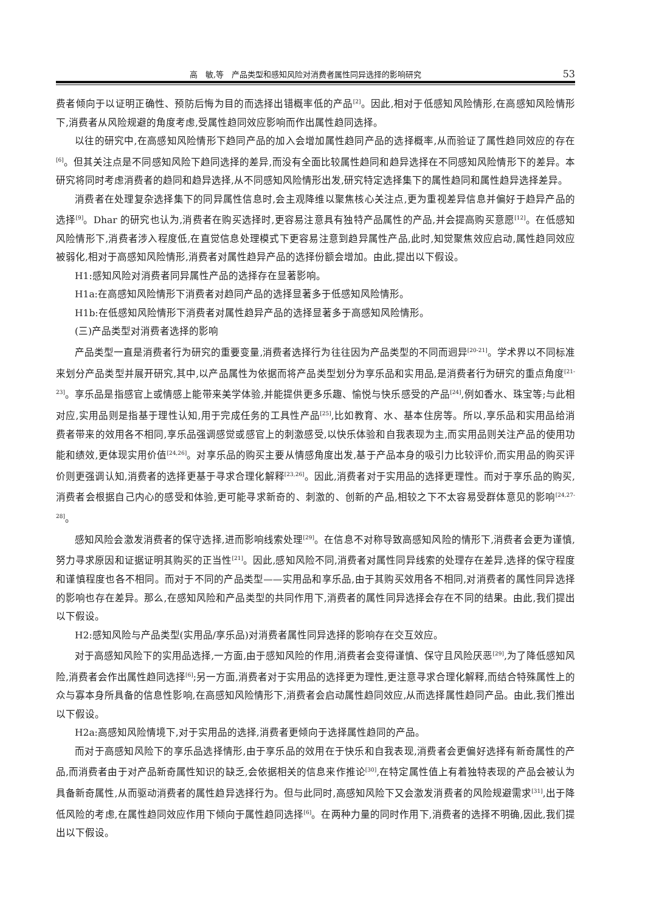高　敏,等　产品类型和感知风险对消费者属性同异选择的影响研究 53
费者倾向于以证明正确性、预防后悔为目的而选择出错概率低的产品<sup>[2]</sup>。因此,相对于低感知风险情形,在高感知风险情形下,消费者从风险规避的角度考虑,受属性趋同效应影响而作出属性趋同选择。
以往的研究中,在高感知风险情形下趋同产品的加入会增加属性趋同产品的选择概率,从而验证了属性趋同效应的存在<sup>[6]</sup>。但其关注点是不同感知风险下趋同选择的差异,而没有全面比较属性趋同和趋异选择在不同感知风险情形下的差异。本研究将同时考虑消费者的趋同和趋异选择,从不同感知风险情形出发,研究特定选择集下的属性趋同和属性趋异选择差异。
消费者在处理复杂选择集下的同异属性信息时,会主观降维以聚焦核心关注点,更为重视差异信息并偏好于趋异产品的选择<sup>[9]</sup>。Dhar 的研究也认为,消费者在购买选择时,更容易注意具有独特产品属性的产品,并会提高购买意愿<sup>[12]</sup>。在低感知风险情形下,消费者涉入程度低,在直觉信息处理模式下更容易注意到趋异属性产品,此时,知觉聚焦效应启动,属性趋同效应被弱化,相对于高感知风险情形,消费者对属性趋异产品的选择份额会增加。由此,提出以下假设。
H1:感知风险对消费者同异属性产品的选择存在显著影响。
H1a:在高感知风险情形下消费者对趋同产品的选择显著多于低感知风险情形。
H1b:在低感知风险情形下消费者对属性趋异产品的选择显著多于高感知风险情形。
(三)产品类型对消费者选择的影响
产品类型一直是消费者行为研究的重要变量,消费者选择行为往往因为产品类型的不同而迥异<sup>[20-21]</sup>。学术界以不同标准来划分产品类型并展开研究,其中,以产品属性为依据而将产品类型划分为享乐品和实用品,是消费者行为研究的重点角度<sup>[21-23]</sup>。享乐品是指感官上或情感上能带来美学体验,并能提供更多乐趣、愉悦与快乐感受的产品<sup>[24]</sup>,例如香水、珠宝等;与此相对应,实用品则是指基于理性认知,用于完成任务的工具性产品<sup>[25]</sup>,比如教育、水、基本住房等。所以,享乐品和实用品给消费者带来的效用各不相同,享乐品强调感觉或感官上的刺激感受,以快乐体验和自我表现为主,而实用品则关注产品的使用功能和绩效,更体现实用价值<sup>[24,26]</sup>。对享乐品的购买主要从情感角度出发,基于产品本身的吸引力比较评价,而实用品的购买评价则更强调认知,消费者的选择更基于寻求合理化解释<sup>[23,26]</sup>。因此,消费者对于实用品的选择更理性。而对于享乐品的购买,消费者会根据自己内心的感受和体验,更可能寻求新奇的、刺激的、创新的产品,相较之下不太容易受群体意见的影响<sup>[24,27-28]</sup>。
感知风险会激发消费者的保守选择,进而影响线索处理<sup>[29]</sup>。在信息不对称导致高感知风险的情形下,消费者会更为谨慎,努力寻求原因和证据证明其购买的正当性<sup>[21]</sup>。因此,感知风险不同,消费者对属性同异线索的处理存在差异,选择的保守程度和谨慎程度也各不相同。而对于不同的产品类型——实用品和享乐品,由于其购买效用各不相同,对消费者的属性同异选择的影响也存在差异。那么,在感知风险和产品类型的共同作用下,消费者的属性同异选择会存在不同的结果。由此,我们提出以下假设。
H2:感知风险与产品类型(实用品/享乐品)对消费者属性同异选择的影响存在交互效应。
对于高感知风险下的实用品选择,一方面,由于感知风险的作用,消费者会变得谨慎、保守且风险厌恶<sup>[29]</sup>,为了降低感知风险,消费者会作出属性趋同选择<sup>[6]</sup>;另一方面,消费者对于实用品的选择更为理性,更注意寻求合理化解释,而结合特殊属性上的众与寡本身所具备的信息性影响,在高感知风险情形下,消费者会启动属性趋同效应,从而选择属性趋同产品。由此,我们推出以下假设。
H2a:高感知风险情境下,对于实用品的选择,消费者更倾向于选择属性趋同的产品。
而对于高感知风险下的享乐品选择情形,由于享乐品的效用在于快乐和自我表现,消费者会更偏好选择有新奇属性的产品,而消费者由于对产品新奇属性知识的缺乏,会依据相关的信息来作推论<sup>[30]</sup>,在特定属性值上有着独特表现的产品会被认为具备新奇属性,从而驱动消费者的属性趋异选择行为。但与此同时,高感知风险下又会激发消费者的风险规避需求<sup>[31]</sup>,出于降低风险的考虑,在属性趋同效应作用下倾向于属性趋同选择<sup>[6]</sup>。在两种力量的同时作用下,消费者的选择不明确,因此,我们提出以下假设。